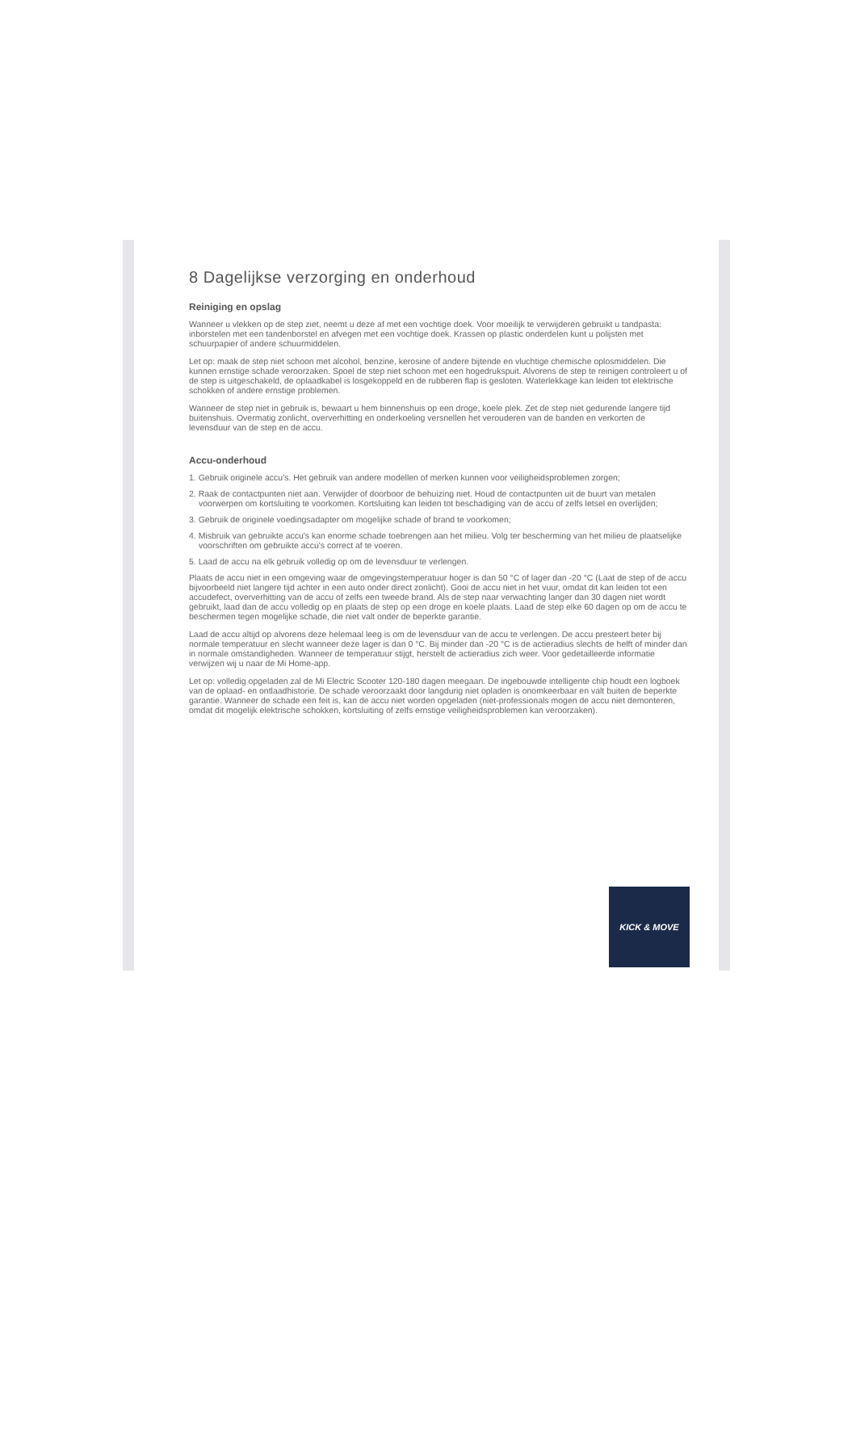8 Dagelijkse verzorging en onderhoud
Reiniging en opslag
Wanneer u vlekken op de step ziet, neemt u deze af met een vochtige doek. Voor moeilijk te verwijderen gebruikt u tandpasta: inborstelen met een tandenborstel en afvegen met een vochtige doek. Krassen op plastic onderdelen kunt u polijsten met schuurpapier of andere schuurmiddelen.
Let op: maak de step niet schoon met alcohol, benzine, kerosine of andere bijtende en vluchtige chemische oplosmiddelen. Die kunnen ernstige schade veroorzaken. Spoel de step niet schoon met een hogedrukspuit. Alvorens de step te reinigen controleert u of de step is uitgeschakeld, de oplaadkabel is losgekoppeld en de rubberen flap is gesloten. Waterlekkage kan leiden tot elektrische schokken of andere ernstige problemen.
Wanneer de step niet in gebruik is, bewaart u hem binnenshuis op een droge, koele plek. Zet de step niet gedurende langere tijd buitenshuis. Overmatig zonlicht, oververhitting en onderkoeling versnellen het verouderen van de banden en verkorten de levensduur van de step en de accu.
Accu-onderhoud
1. Gebruik originele accu's. Het gebruik van andere modellen of merken kunnen voor veiligheidsproblemen zorgen;
2. Raak de contactpunten niet aan. Verwijder of doorboor de behuizing niet. Houd de contactpunten uit de buurt van metalen voorwerpen om kortsluiting te voorkomen. Kortsluiting kan leiden tot beschadiging van de accu of zelfs letsel en overlijden;
3. Gebruik de originele voedingsadapter om mogelijke schade of brand te voorkomen;
4. Misbruik van gebruikte accu's kan enorme schade toebrengen aan het milieu. Volg ter bescherming van het milieu de plaatselijke voorschriften om gebruikte accu's correct af te voeren.
5. Laad de accu na elk gebruik volledig op om de levensduur te verlengen.
Plaats de accu niet in een omgeving waar de omgevingstemperatuur hoger is dan 50 °C of lager dan -20 °C (Laat de step of de accu bijvoorbeeld niet langere tijd achter in een auto onder direct zonlicht). Gooi de accu niet in het vuur, omdat dit kan leiden tot een accudefect, oververhitting van de accu of zelfs een tweede brand. Als de step naar verwachting langer dan 30 dagen niet wordt gebruikt, laad dan de accu volledig op en plaats de step op een droge en koele plaats. Laad de step elke 60 dagen op om de accu te beschermen tegen mogelijke schade, die niet valt onder de beperkte garantie.
Laad de accu altijd op alvorens deze helemaal leeg is om de levensduur van de accu te verlengen. De accu presteert beter bij normale temperatuur en slecht wanneer deze lager is dan 0 °C. Bij minder dan -20 °C is de actieradius slechts de helft of minder dan in normale omstandigheden. Wanneer de temperatuur stijgt, herstelt de actieradius zich weer. Voor gedetailleerde informatie verwijzen wij u naar de Mi Home-app.
Let op: volledig opgeladen zal de Mi Electric Scooter 120-180 dagen meegaan. De ingebouwde intelligente chip houdt een logboek van de oplaad- en ontlaadhistorie. De schade veroorzaakt door langdurig niet opladen is onomkeerbaar en valt buiten de beperkte garantie. Wanneer de schade een feit is, kan de accu niet worden opgeladen (niet-professionals mogen de accu niet demonteren, omdat dit mogelijk elektrische schokken, kortsluiting of zelfs ernstige veiligheidsproblemen kan veroorzaken).
KICK & MOVE